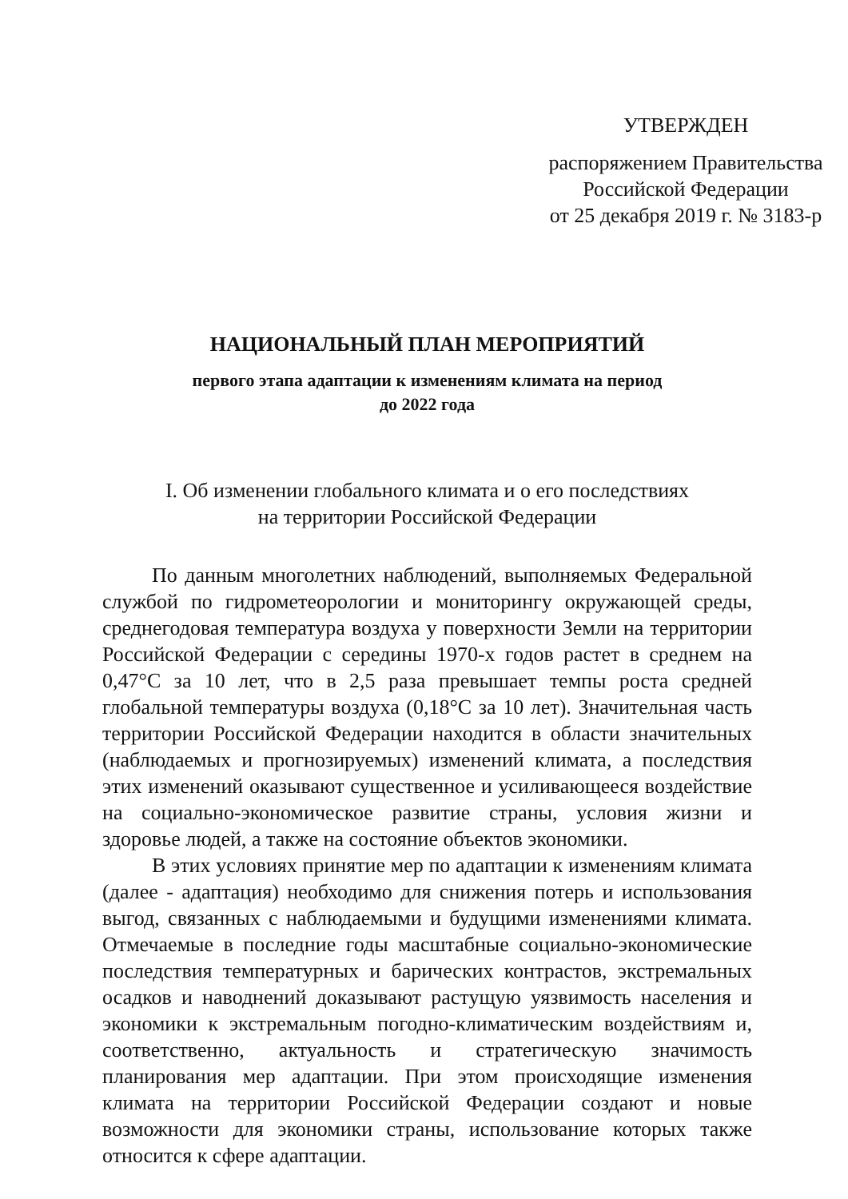УТВЕРЖДЕН
распоряжением Правительства
Российской Федерации
от 25 декабря 2019 г. № 3183-р
НАЦИОНАЛЬНЫЙ ПЛАН МЕРОПРИЯТИЙ
первого этапа адаптации к изменениям климата на период
до 2022 года
I. Об изменении глобального климата и о его последствиях
на территории Российской Федерации
По данным многолетних наблюдений, выполняемых Федеральной службой по гидрометеорологии и мониторингу окружающей среды, среднегодовая температура воздуха у поверхности Земли на территории Российской Федерации с середины 1970-х годов растет в среднем на 0,47°С за 10 лет, что в 2,5 раза превышает темпы роста средней глобальной температуры воздуха (0,18°С за 10 лет). Значительная часть территории Российской Федерации находится в области значительных (наблюдаемых и прогнозируемых) изменений климата, а последствия этих изменений оказывают существенное и усиливающееся воздействие на социально-экономическое развитие страны, условия жизни и здоровье людей, а также на состояние объектов экономики.
В этих условиях принятие мер по адаптации к изменениям климата (далее - адаптация) необходимо для снижения потерь и использования выгод, связанных с наблюдаемыми и будущими изменениями климата. Отмечаемые в последние годы масштабные социально-экономические последствия температурных и барических контрастов, экстремальных осадков и наводнений доказывают растущую уязвимость населения и экономики к экстремальным погодно-климатическим воздействиям и, соответственно, актуальность и стратегическую значимость планирования мер адаптации. При этом происходящие изменения климата на территории Российской Федерации создают и новые возможности для экономики страны, использование которых также относится к сфере адаптации.